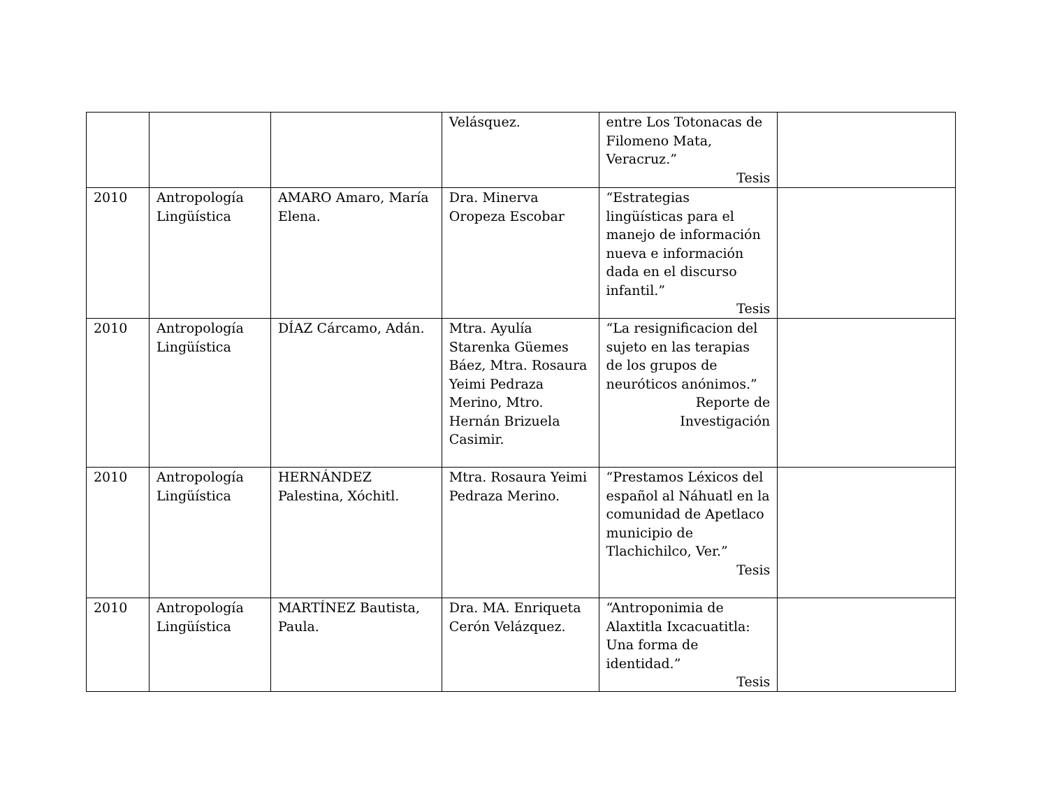| | | | Velásquez. | entre Los Totonacas de Filomeno Mata, Veracruz.” Tesis | |
| 2010 | Antropología Lingüística | AMARO Amaro, María Elena. | Dra. Minerva Oropeza Escobar | “Estrategias lingüísticas para el manejo de información nueva e información dada en el discurso infantil.” Tesis | |
| 2010 | Antropología Lingüística | DÍAZ Cárcamo, Adán. | Mtra. Ayulía Starenka Güemes Báez, Mtra. Rosaura Yeimi Pedraza Merino, Mtro. Hernán Brizuela Casimir. | “La resignificacion del sujeto en las terapias de los grupos de neuróticos anónimos.” Reporte de Investigación | |
| 2010 | Antropología Lingüística | HERNÁNDEZ Palestina, Xóchitl. | Mtra. Rosaura Yeimi Pedraza Merino. | “Prestamos Léxicos del español al Náhuatl en la comunidad de Apetlaco municipio de Tlachichilco, Ver.” Tesis | |
| 2010 | Antropología Lingüística | MARTÍNEZ Bautista, Paula. | Dra. MA. Enriqueta Cerón Velázquez. | “Antroponimia de Alaxtitla Ixcacuatitla: Una forma de identidad.” Tesis | |